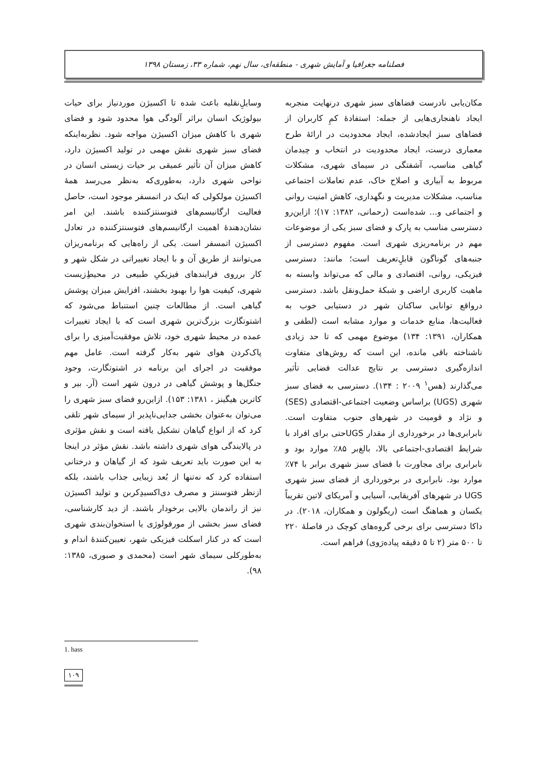فصلنامه جغرافیا و آمایش شهری - منطقه‌ای، سال نهم، شماره ۳۳، زمستان ۱۳۹۸
وسایلِ‌نقلیه باعث شده تا اکسیژن موردنیاز برای حیات بیولوژیک انسان براثر آلودگی هوا محدود شود و فضای شهری با کاهش میزان اکسیژن مواجه شود. نظربه‌اینکه فضای سبز شهری نقش مهمی در تولید اکسیژن دارد، کاهش میزان آن تأثیر عمیقی بر حیات زیستی انسان در نواحی شهری دارد، به‌طوری‌که به‌نظر می‌رسد همهٔ اکسیژن مولکولی که اینک در اتمسفر موجود است، حاصل فعالیت ارگانیسم‌های فتوسنتزکننده باشند. این امر نشان‌دهندهٔ اهمیت ارگانیسم‌های فتوسنتزکننده در تعادل اکسیژن اتمسفر است. یکی از راه‌هایی که برنامه‌ریزان می‌توانند از طریق آن و با ایجاد تغییراتی در شکل شهر و کار برروی فرایندهای فیزیکیِ طبیعی در محیطِ‌زیست شهری، کیفیت هوا را بهبود بخشند، افزایش میزان پوشش گیاهی است. از مطالعات چنین استنباط می‌شود که اشتوتگارت بزرگ‌ترین شهری است که با ایجاد تغییرات عمده در محیط شهری خود، تلاش موفقیت‌آمیزی را برای پاک‌کردن هوای شهر به‌کار گرفته است. عامل مهم موفقیت در اجرای این برنامه در اشتوتگارت، وجود جنگل‌ها و پوشش گیاهی در درون شهر است (آر. بیر و کاترین هیگینز ، ۱۳۸۱: ۱۵۳). ازاین‌رو فضای سبز شهری را می‌توان به‌عنوان بخشی جدایی‌ناپذیر از سیمای شهر تلقی کرد که از انواع گیاهان تشکیل یافته است و نقش مؤثری در پالایندگی هوای شهری داشته باشد. نقش مؤثر در اینجا به این صورت باید تعریف شود که از گیاهان و درختانی استفاده کرد که نه‌تنها از بُعد زیبایی جذاب باشند، بلکه ازنظر فتوسنتز و مصرف دی‌اکسیدِکربن و تولید اکسیژن نیز از راندمان بالایی برخودار باشند. از دید کارشناسی، فضای سبز بخشی از مورفولوژی یا استخوان‌بندی شهری است که در کنار اسکلت فیزیکی شهر، تعیین‌کنندهٔ اندام و به‌طورکلی سیمای شهر است (محمدی و صبوری، ۱۳۸۵: ۹۸).
مکان‌یابی نادرست فضاهای سبز شهری درنهایت منجربه ایجاد ناهنجاری‌هایی از جمله: استفادهٔ کمِ کاربران از فضاهای سبز ایجادشده، ایجاد محدودیت در ارائهٔ طرح معماری درست، ایجاد محدودیت در انتخاب و چیدمان گیاهی مناسب، آشفتگی در سیمای شهری، مشکلات مربوط به آبیاری و اصلاح خاک، عدم تعاملات اجتماعی مناسب، مشکلات مدیریت و نگهداری، کاهش امنیت روانی و اجتماعی و... شده‌است (رحمانی، ۱۳۸۲: ۱۷)؛ ازاین‌رو دسترسی مناسب به پارک و فضای سبز یکی از موضوعات مهم در برنامه‌ریزی شهری است. مفهوم دسترسی از جنبه‌های گوناگون قابلِ‌تعریف است؛ مانند: دسترسی فیزیکی، روانی، اقتصادی و مالی که می‌تواند وابسته به ماهیت کاربری اراضی و شبکهٔ حمل‌ونقل باشد. دسترسی درواقع توانایی ساکنان شهر در دستیابی خوب به فعالیت‌ها، منابع خدمات و موارد مشابه است (لطفی و همکاران، ۱۳۹۱: ۱۳۴) موضوع مهمی که تا حد زیادی ناشناخته باقی مانده، این است که روش‌های متفاوت اندازه‌گیری دسترسی بر نتایج عدالت فضایی تأثیر می‌گذارند (هس<sup>۱</sup> ۲۰۰۹ : ۱۳۴). دسترسی به فضای سبز شهری (UGS) براساس وضعیت اجتماعی-اقتصادی (SES) و نژاد و قومیت در شهرهای جنوب متفاوت است. نابرابری‌ها در برخورداری از مقدار UGSحتی برای افراد با شرایط اقتصادی-اجتماعی بالا، بالغ‌بر ۸۵٪ موارد بود و نابرابری برای مجاورت با فضای سبز شهری برابر با ۷۴٪ موارد بود. نابرابری در برخورداری از فضای سبز شهری UGS در شهرهای آفریقایی، آسیایی و آمریکای لاتین تقریباً یکسان و هماهنگ است (ریگولون و همکاران، ۲۰۱۸). در داکا دسترسی برای برخی گروه‌های کوچک در فاصلهٔ ۲۲۰ تا ۵۰۰ متر (۲ تا ۵ دقیقه پیاده‌رَوی) فراهم است.
1. hass
۱۰۹